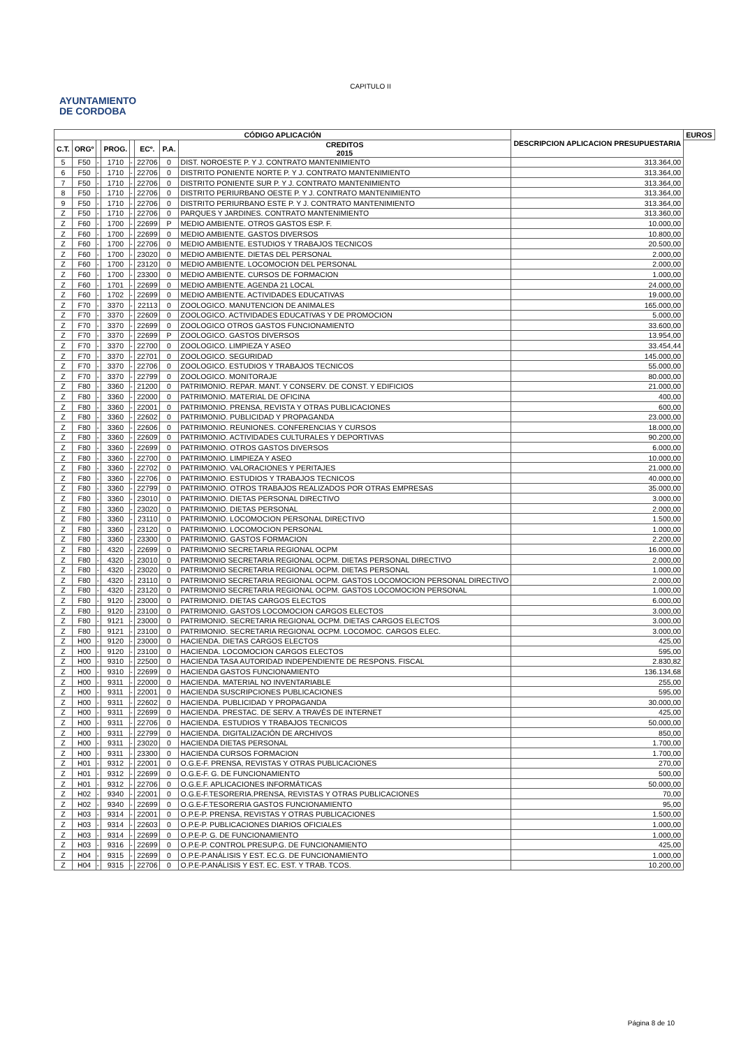CAPITULO II
AYUNTAMIENTO
DE CORDOBA
| CÓDIGO APLICACIÓN | | | | | | | | DESCRIPCION APLICACION PRESUPUESTARIA | EUROS |
| --- | --- | --- | --- | --- | --- | --- | --- | --- | --- |
| C.T. | ORGº | | PROG. | | ECº. | P.A. | | | CREDITOS 2015 |
| 5 | F50 | - | 1710 | - | 22706 | 0 | DIST. NOROESTE P. Y J. CONTRATO MANTENIMIENTO | 313.364,00 | |
| 6 | F50 | - | 1710 | - | 22706 | 0 | DISTRITO PONIENTE NORTE P. Y J. CONTRATO MANTENIMIENTO | 313.364,00 | |
| 7 | F50 | - | 1710 | - | 22706 | 0 | DISTRITO PONIENTE SUR P. Y J. CONTRATO MANTENIMIENTO | 313.364,00 | |
| 8 | F50 | - | 1710 | - | 22706 | 0 | DISTRITO PERIURBANO OESTE P. Y J. CONTRATO MANTENIMIENTO | 313.364,00 | |
| 9 | F50 | - | 1710 | - | 22706 | 0 | DISTRITO PERIURBANO ESTE P. Y J. CONTRATO MANTENIMIENTO | 313.364,00 | |
| Z | F50 | - | 1710 | - | 22706 | 0 | PARQUES Y JARDINES. CONTRATO MANTENIMIENTO | 313.360,00 | |
| Z | F60 | - | 1700 | - | 22699 | P | MEDIO AMBIENTE. OTROS GASTOS ESP. F. | 10.000,00 | |
| Z | F60 | - | 1700 | - | 22699 | 0 | MEDIO AMBIENTE. GASTOS DIVERSOS | 10.800,00 | |
| Z | F60 | - | 1700 | - | 22706 | 0 | MEDIO AMBIENTE. ESTUDIOS Y TRABAJOS TECNICOS | 20.500,00 | |
| Z | F60 | - | 1700 | - | 23020 | 0 | MEDIO AMBIENTE. DIETAS DEL PERSONAL | 2.000,00 | |
| Z | F60 | - | 1700 | - | 23120 | 0 | MEDIO AMBIENTE. LOCOMOCION DEL PERSONAL | 2.000,00 | |
| Z | F60 | - | 1700 | - | 23300 | 0 | MEDIO AMBIENTE. CURSOS DE FORMACION | 1.000,00 | |
| Z | F60 | - | 1701 | - | 22699 | 0 | MEDIO AMBIENTE. AGENDA 21 LOCAL | 24.000,00 | |
| Z | F60 | - | 1702 | - | 22699 | 0 | MEDIO AMBIENTE. ACTIVIDADES EDUCATIVAS | 19.000,00 | |
| Z | F70 | - | 3370 | - | 22113 | 0 | ZOOLOGICO. MANUTENCION DE ANIMALES | 165.000,00 | |
| Z | F70 | - | 3370 | - | 22609 | 0 | ZOOLOGICO. ACTIVIDADES EDUCATIVAS Y DE PROMOCION | 5.000,00 | |
| Z | F70 | - | 3370 | - | 22699 | 0 | ZOOLOGICO OTROS GASTOS FUNCIONAMIENTO | 33.600,00 | |
| Z | F70 | - | 3370 | - | 22699 | P | ZOOLOGICO. GASTOS DIVERSOS | 13.954,00 | |
| Z | F70 | - | 3370 | - | 22700 | 0 | ZOOLOGICO. LIMPIEZA Y ASEO | 33.454,44 | |
| Z | F70 | - | 3370 | - | 22701 | 0 | ZOOLOGICO. SEGURIDAD | 145.000,00 | |
| Z | F70 | - | 3370 | - | 22706 | 0 | ZOOLOGICO. ESTUDIOS Y TRABAJOS TECNICOS | 55.000,00 | |
| Z | F70 | - | 3370 | - | 22799 | 0 | ZOOLOGICO. MONITORAJE | 80.000,00 | |
| Z | F80 | - | 3360 | - | 21200 | 0 | PATRIMONIO. REPAR. MANT. Y CONSERV. DE CONST. Y EDIFICIOS | 21.000,00 | |
| Z | F80 | - | 3360 | - | 22000 | 0 | PATRIMONIO. MATERIAL DE OFICINA | 400,00 | |
| Z | F80 | - | 3360 | - | 22001 | 0 | PATRIMONIO. PRENSA, REVISTA Y OTRAS PUBLICACIONES | 600,00 | |
| Z | F80 | - | 3360 | - | 22602 | 0 | PATRIMONIO. PUBLICIDAD Y PROPAGANDA | 23.000,00 | |
| Z | F80 | - | 3360 | - | 22606 | 0 | PATRIMONIO. REUNIONES. CONFERENCIAS Y CURSOS | 18.000,00 | |
| Z | F80 | - | 3360 | - | 22609 | 0 | PATRIMONIO. ACTIVIDADES CULTURALES Y DEPORTIVAS | 90.200,00 | |
| Z | F80 | - | 3360 | - | 22699 | 0 | PATRIMONIO. OTROS GASTOS DIVERSOS | 6.000,00 | |
| Z | F80 | - | 3360 | - | 22700 | 0 | PATRIMONIO. LIMPIEZA Y ASEO | 10.000,00 | |
| Z | F80 | - | 3360 | - | 22702 | 0 | PATRIMONIO. VALORACIONES Y PERITAJES | 21.000,00 | |
| Z | F80 | - | 3360 | - | 22706 | 0 | PATRIMONIO. ESTUDIOS Y TRABAJOS TECNICOS | 40.000,00 | |
| Z | F80 | - | 3360 | - | 22799 | 0 | PATRIMONIO. OTROS TRABAJOS REALIZADOS POR OTRAS EMPRESAS | 35.000,00 | |
| Z | F80 | - | 3360 | - | 23010 | 0 | PATRIMONIO. DIETAS PERSONAL DIRECTIVO | 3.000,00 | |
| Z | F80 | - | 3360 | - | 23020 | 0 | PATRIMONIO. DIETAS PERSONAL | 2.000,00 | |
| Z | F80 | - | 3360 | - | 23110 | 0 | PATRIMONIO. LOCOMOCION PERSONAL DIRECTIVO | 1.500,00 | |
| Z | F80 | - | 3360 | - | 23120 | 0 | PATRIMONIO. LOCOMOCION PERSONAL | 1.000,00 | |
| Z | F80 | - | 3360 | - | 23300 | 0 | PATRIMONIO. GASTOS FORMACION | 2.200,00 | |
| Z | F80 | - | 4320 | - | 22699 | 0 | PATRIMONIO SECRETARIA REGIONAL OCPM | 16.000,00 | |
| Z | F80 | - | 4320 | - | 23010 | 0 | PATRIMONIO SECRETARIA REGIONAL OCPM. DIETAS PERSONAL DIRECTIVO | 2.000,00 | |
| Z | F80 | - | 4320 | - | 23020 | 0 | PATRIMONIO SECRETARIA REGIONAL OCPM. DIETAS PERSONAL | 1.000,00 | |
| Z | F80 | - | 4320 | - | 23110 | 0 | PATRIMONIO SECRETARIA REGIONAL OCPM. GASTOS LOCOMOCION PERSONAL DIRECTIVO | 2.000,00 | |
| Z | F80 | - | 4320 | - | 23120 | 0 | PATRIMONIO SECRETARIA REGIONAL OCPM. GASTOS LOCOMOCION PERSONAL | 1.000,00 | |
| Z | F80 | - | 9120 | - | 23000 | 0 | PATRIMONIO. DIETAS CARGOS ELECTOS | 6.000,00 | |
| Z | F80 | - | 9120 | - | 23100 | 0 | PATRIMONIO. GASTOS LOCOMOCION CARGOS ELECTOS | 3.000,00 | |
| Z | F80 | - | 9121 | - | 23000 | 0 | PATRIMONIO. SECRETARIA REGIONAL OCPM. DIETAS CARGOS ELECTOS | 3.000,00 | |
| Z | F80 | - | 9121 | - | 23100 | 0 | PATRIMONIO. SECRETARIA REGIONAL OCPM. LOCOMOC. CARGOS ELEC. | 3.000,00 | |
| Z | H00 | - | 9120 | - | 23000 | 0 | HACIENDA. DIETAS CARGOS ELECTOS | 425,00 | |
| Z | H00 | - | 9120 | - | 23100 | 0 | HACIENDA. LOCOMOCION CARGOS ELECTOS | 595,00 | |
| Z | H00 | - | 9310 | - | 22500 | 0 | HACIENDA TASA AUTORIDAD INDEPENDIENTE DE RESPONS. FISCAL | 2.830,82 | |
| Z | H00 | - | 9310 | - | 22699 | 0 | HACIENDA GASTOS FUNCIONAMIENTO | 136.134,68 | |
| Z | H00 | - | 9311 | - | 22000 | 0 | HACIENDA. MATERIAL NO INVENTARIABLE | 255,00 | |
| Z | H00 | - | 9311 | - | 22001 | 0 | HACIENDA SUSCRIPCIONES PUBLICACIONES | 595,00 | |
| Z | H00 | - | 9311 | - | 22602 | 0 | HACIENDA. PUBLICIDAD Y PROPAGANDA | 30.000,00 | |
| Z | H00 | - | 9311 | - | 22699 | 0 | HACIENDA. PRESTAC. DE SERV. A TRAVÉS DE INTERNET | 425,00 | |
| Z | H00 | - | 9311 | - | 22706 | 0 | HACIENDA. ESTUDIOS Y TRABAJOS TECNICOS | 50.000,00 | |
| Z | H00 | - | 9311 | - | 22799 | 0 | HACIENDA. DIGITALIZACIÓN DE ARCHIVOS | 850,00 | |
| Z | H00 | - | 9311 | - | 23020 | 0 | HACIENDA DIETAS PERSONAL | 1.700,00 | |
| Z | H00 | - | 9311 | - | 23300 | 0 | HACIENDA CURSOS FORMACION | 1.700,00 | |
| Z | H01 | - | 9312 | - | 22001 | 0 | O.G.E-F. PRENSA, REVISTAS Y OTRAS PUBLICACIONES | 270,00 | |
| Z | H01 | - | 9312 | - | 22699 | 0 | O.G.E-F. G. DE FUNCIONAMIENTO | 500,00 | |
| Z | H01 | - | 9312 | - | 22706 | 0 | O.G.E.F. APLICACIONES INFORMÁTICAS | 50.000,00 | |
| Z | H02 | - | 9340 | - | 22001 | 0 | O.G.E-F.TESORERIA.PRENSA, REVISTAS Y OTRAS PUBLICACIONES | 70,00 | |
| Z | H02 | - | 9340 | - | 22699 | 0 | O.G.E-F.TESORERIA GASTOS FUNCIONAMIENTO | 95,00 | |
| Z | H03 | - | 9314 | - | 22001 | 0 | O.P.E-P. PRENSA, REVISTAS Y OTRAS PUBLICACIONES | 1.500,00 | |
| Z | H03 | - | 9314 | - | 22603 | 0 | O.P.E-P. PUBLICACIONES DIARIOS OFICIALES | 1.000,00 | |
| Z | H03 | - | 9314 | - | 22699 | 0 | O.P.E-P. G. DE FUNCIONAMIENTO | 1.000,00 | |
| Z | H03 | - | 9316 | - | 22699 | 0 | O.P.E-P. CONTROL PRESUP.G. DE FUNCIONAMIENTO | 425,00 | |
| Z | H04 | - | 9315 | - | 22699 | 0 | O.P.E-P.ANÁLISIS Y EST. EC.G. DE FUNCIONAMIENTO | 1.000,00 | |
| Z | H04 | - | 9315 | - | 22706 | 0 | O.P.E-P.ANÁLISIS Y EST. EC. EST. Y TRAB. TCOS. | 10.200,00 | |
Página 8 de 10